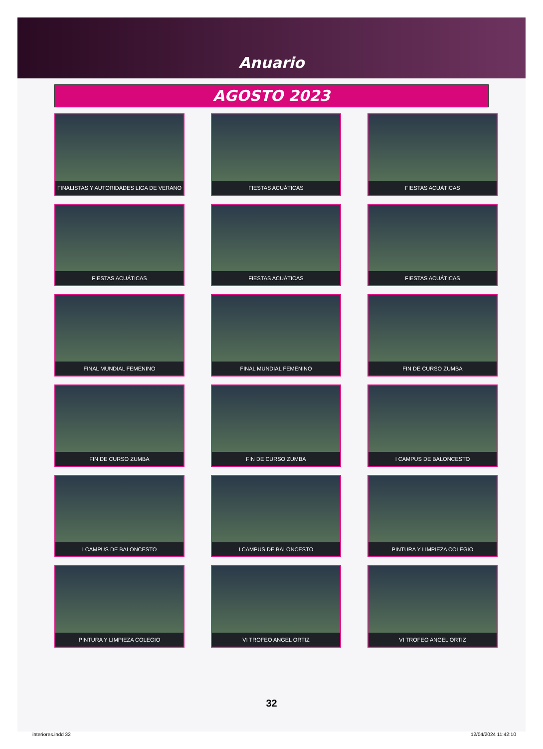Anuario
AGOSTO 2023
FINALISTAS Y AUTORIDADES LIGA DE VERANO
FIESTAS ACUÁTICAS
FIESTAS ACUÁTICAS
FIESTAS ACUÁTICAS
FIESTAS ACUÁTICAS
FIESTAS ACUÁTICAS
FINAL MUNDIAL FEMENINO
FINAL MUNDIAL FEMENINO
FIN DE CURSO ZUMBA
FIN DE CURSO ZUMBA
FIN DE CURSO ZUMBA
I CAMPUS DE BALONCESTO
I CAMPUS DE BALONCESTO
I CAMPUS DE BALONCESTO
PINTURA Y LIMPIEZA COLEGIO
PINTURA Y LIMPIEZA COLEGIO
VI TROFEO ANGEL ORTIZ
VI TROFEO ANGEL ORTIZ
32
interiores.indd 32 12/04/2024 11:42:10